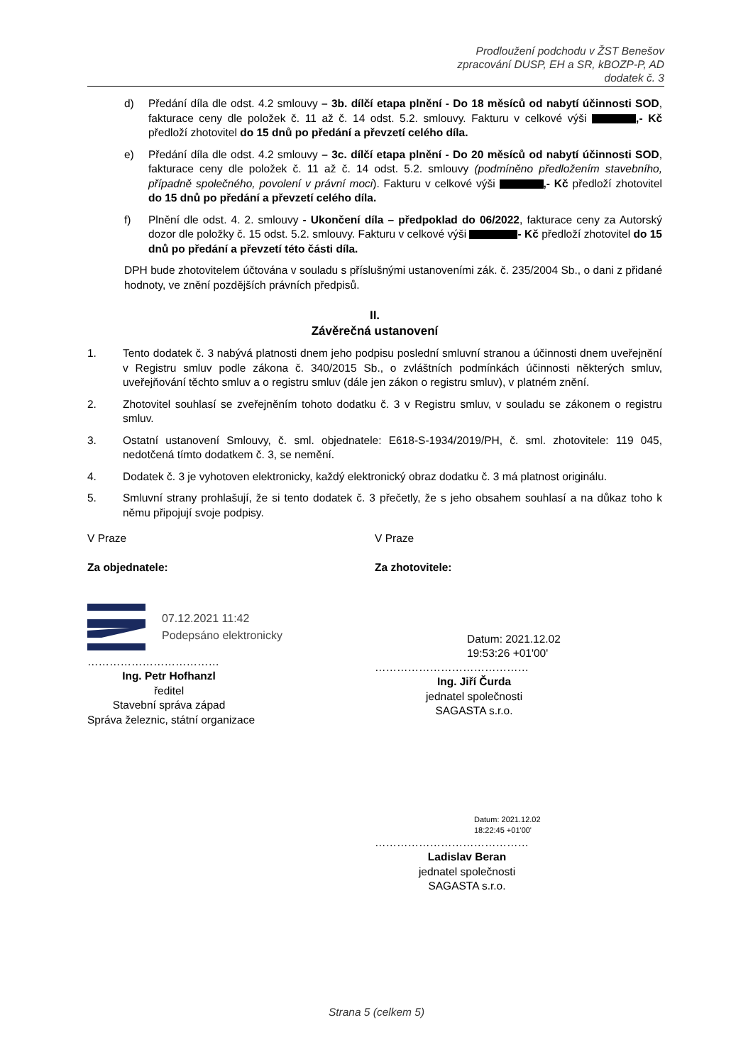Prodloužení podchodu v ŽST Benešov
zpracování DUSP, EH a SR, kBOZP-P, AD
dodatek č. 3
d) Předání díla dle odst. 4.2 smlouvy – 3b. dílčí etapa plnění - Do 18 měsíců od nabytí účinnosti SOD, fakturace ceny dle položek č. 11 až č. 14 odst. 5.2. smlouvy. Fakturu v celkové výši ,- Kč předloží zhotovitel do 15 dnů po předání a převzetí celého díla.
e) Předání díla dle odst. 4.2 smlouvy – 3c. dílčí etapa plnění - Do 20 měsíců od nabytí účinnosti SOD, fakturace ceny dle položek č. 11 až č. 14 odst. 5.2. smlouvy (podmíněno předložením stavebního, případně společného, povolení v právní moci). Fakturu v celkové výši ,- Kč předloží zhotovitel do 15 dnů po předání a převzetí celého díla.
f) Plnění dle odst. 4. 2. smlouvy - Ukončení díla – předpoklad do 06/2022, fakturace ceny za Autorský dozor dle položky č. 15 odst. 5.2. smlouvy. Fakturu v celkové výši - Kč předloží zhotovitel do 15 dnů po předání a převzetí této části díla.
DPH bude zhotovitelem účtována v souladu s příslušnými ustanoveními zák. č. 235/2004 Sb., o dani z přidané hodnoty, ve znění pozdějších právních předpisů.
II.
Závěrečná ustanovení
1. Tento dodatek č. 3 nabývá platnosti dnem jeho podpisu poslední smluvní stranou a účinnosti dnem uveřejnění v Registru smluv podle zákona č. 340/2015 Sb., o zvláštních podmínkách účinnosti některých smluv, uveřejňování těchto smluv a o registru smluv (dále jen zákon o registru smluv), v platném znění.
2. Zhotovitel souhlasí se zveřejněním tohoto dodatku č. 3 v Registru smluv, v souladu se zákonem o registru smluv.
3. Ostatní ustanovení Smlouvy, č. sml. objednatele: E618-S-1934/2019/PH, č. sml. zhotovitele: 119 045, nedotčená tímto dodatkem č. 3, se nemění.
4. Dodatek č. 3 je vyhotoven elektronicky, každý elektronický obraz dodatku č. 3 má platnost originálu.
5. Smluvní strany prohlašují, že si tento dodatek č. 3 přečetly, že s jeho obsahem souhlasí a na důkaz toho k němu připojují svoje podpisy.
V Praze
Za objednatele:
07.12.2021 11:42
Podepsáno elektronicky
………………………………
Ing. Petr Hofhanzl
ředitel
Stavební správa západ
Správa železnic, státní organizace
V Praze
Za zhotovitele:
Datum: 2021.12.02
19:53:26 +01'00'
……………………………………
Ing. Jiří Čurda
jednatel společnosti
SAGASTA s.r.o.
Datum: 2021.12.02
18:22:45 +01'00'
……………………………………
Ladislav Beran
jednatel společnosti
SAGASTA s.r.o.
Strana 5 (celkem 5)